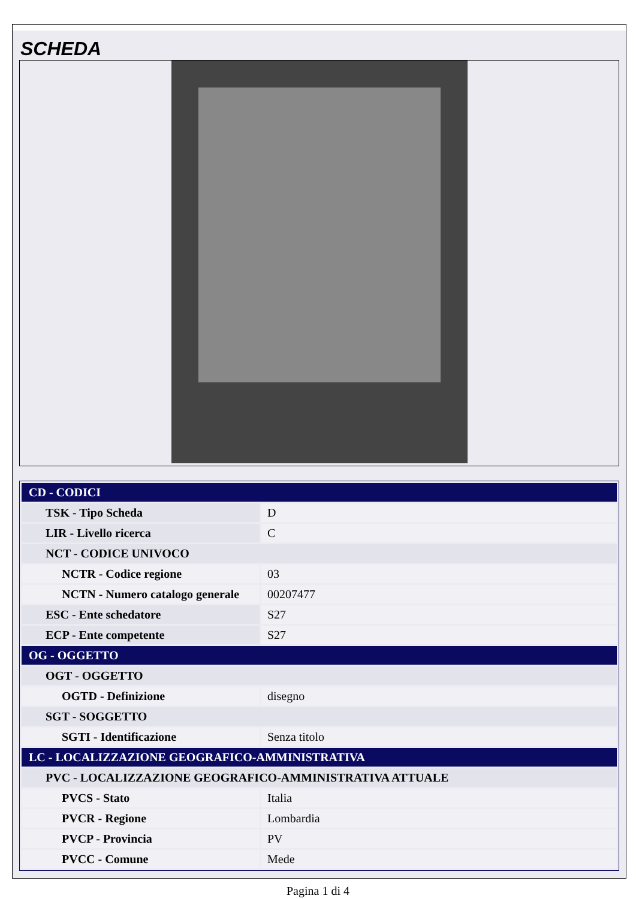SCHEDA
| CD - CODICI | |
| TSK - Tipo Scheda | D |
| LIR - Livello ricerca | C |
| NCT - CODICE UNIVOCO | |
| NCTR - Codice regione | 03 |
| NCTN - Numero catalogo generale | 00207477 |
| ESC - Ente schedatore | S27 |
| ECP - Ente competente | S27 |
| OG - OGGETTO | |
| OGT - OGGETTO | |
| OGTD - Definizione | disegno |
| SGT - SOGGETTO | |
| SGTI - Identificazione | Senza titolo |
| LC - LOCALIZZAZIONE GEOGRAFICO-AMMINISTRATIVA | |
| PVC - LOCALIZZAZIONE GEOGRAFICO-AMMINISTRATIVA ATTUALE | |
| PVCS - Stato | Italia |
| PVCR - Regione | Lombardia |
| PVCP - Provincia | PV |
| PVCC - Comune | Mede |
Pagina 1 di 4